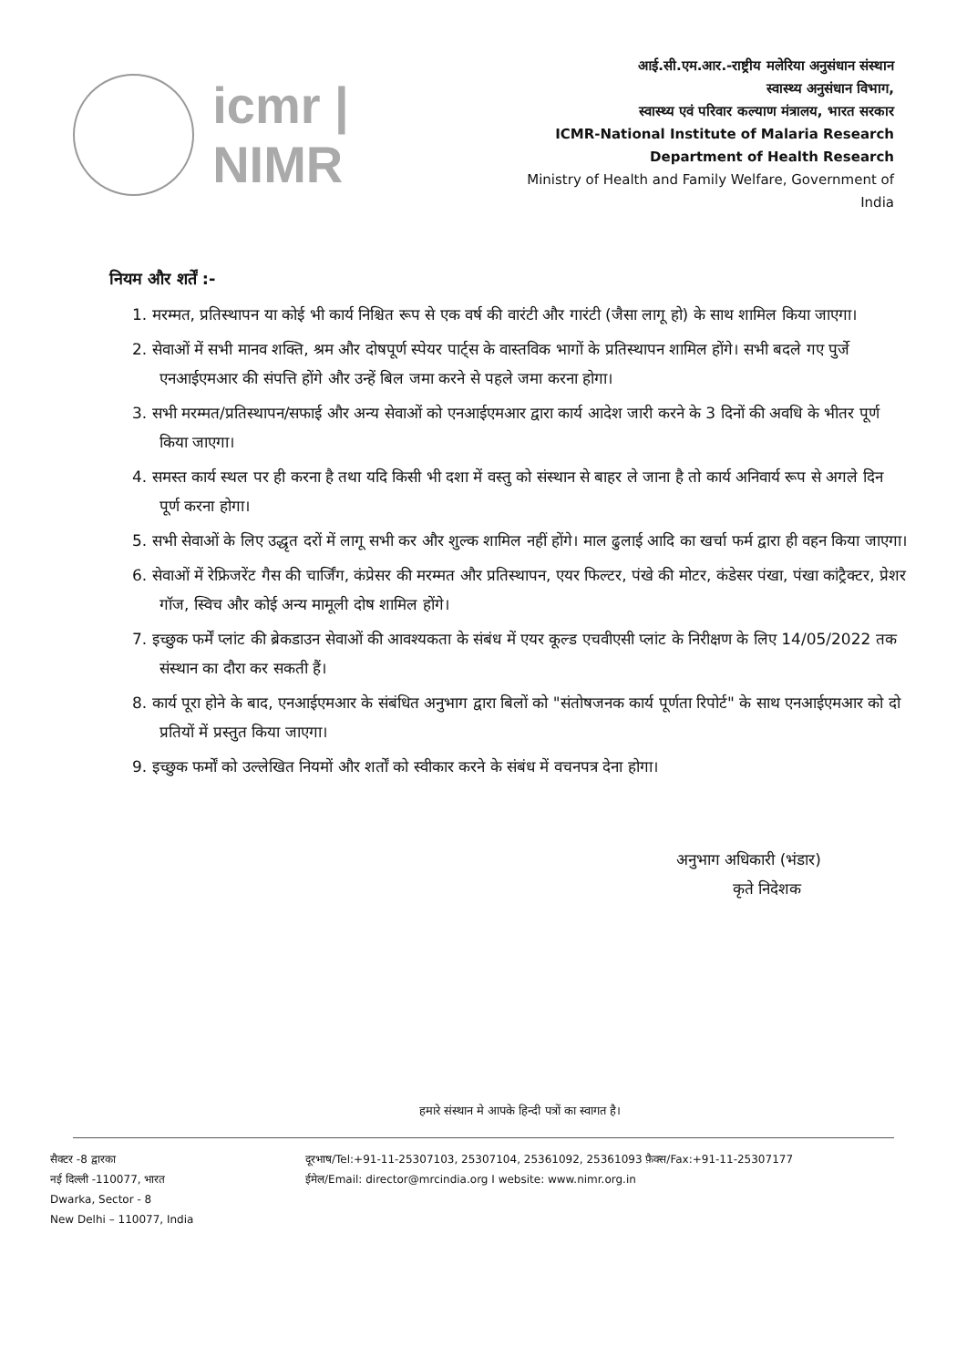icmr | NIMR
आई.सी.एम.आर.-राष्ट्रीय मलेरिया अनुसंधान संस्थान
स्वास्थ्य अनुसंधान विभाग,
स्वास्थ्य एवं परिवार कल्याण मंत्रालय, भारत सरकार
ICMR-National Institute of Malaria Research
Department of Health Research
Ministry of Health and Family Welfare, Government of India
नियम और शर्तें :-
1. मरम्मत, प्रतिस्थापन या कोई भी कार्य निश्चित रूप से एक वर्ष की वारंटी और गारंटी (जैसा लागू हो) के साथ शामिल किया जाएगा।
2. सेवाओं में सभी मानव शक्ति, श्रम और दोषपूर्ण स्पेयर पार्ट्स के वास्तविक भागों के प्रतिस्थापन शामिल होंगे। सभी बदले गए पुर्जे एनआईएमआर की संपत्ति होंगे और उन्हें बिल जमा करने से पहले जमा करना होगा।
3. सभी मरम्मत/प्रतिस्थापन/सफाई और अन्य सेवाओं को एनआईएमआर द्वारा कार्य आदेश जारी करने के 3 दिनों की अवधि के भीतर पूर्ण किया जाएगा।
4. समस्त कार्य स्थल पर ही करना है तथा यदि किसी भी दशा में वस्तु को संस्थान से बाहर ले जाना है तो कार्य अनिवार्य रूप से अगले दिन पूर्ण करना होगा।
5. सभी सेवाओं के लिए उद्धृत दरों में लागू सभी कर और शुल्क शामिल नहीं होंगे। माल ढुलाई आदि का खर्चा फर्म द्वारा ही वहन किया जाएगा।
6. सेवाओं में रेफ्रिजरेंट गैस की चार्जिंग, कंप्रेसर की मरम्मत और प्रतिस्थापन, एयर फिल्टर, पंखे की मोटर, कंडेसर पंखा, पंखा कांट्रैक्टर, प्रेशर गॉज, स्विच और कोई अन्य मामूली दोष शामिल होंगे।
7. इच्छुक फर्में प्लांट की ब्रेकडाउन सेवाओं की आवश्यकता के संबंध में एयर कूल्ड एचवीएसी प्लांट के निरीक्षण के लिए 14/05/2022 तक संस्थान का दौरा कर सकती हैं।
8. कार्य पूरा होने के बाद, एनआईएमआर के संबंधित अनुभाग द्वारा बिलों को "संतोषजनक कार्य पूर्णता रिपोर्ट" के साथ एनआईएमआर को दो प्रतियों में प्रस्तुत किया जाएगा।
9. इच्छुक फर्मों को उल्लेखित नियमों और शर्तों को स्वीकार करने के संबंध में वचनपत्र देना होगा।
अनुभाग अधिकारी (भंडार)
कृते निदेशक
हमारे संस्थान मे आपके हिन्दी पत्रों का स्वागत है।
सैक्टर -8 द्वारका
नई दिल्ली -110077, भारत
Dwarka, Sector - 8
New Delhi – 110077, India
दूरभाष/Tel:+91-11-25307103, 25307104, 25361092, 25361093 फ़ैक्स/Fax:+91-11-25307177
ईमेल/Email: director@mrcindia.org I website: www.nimr.org.in